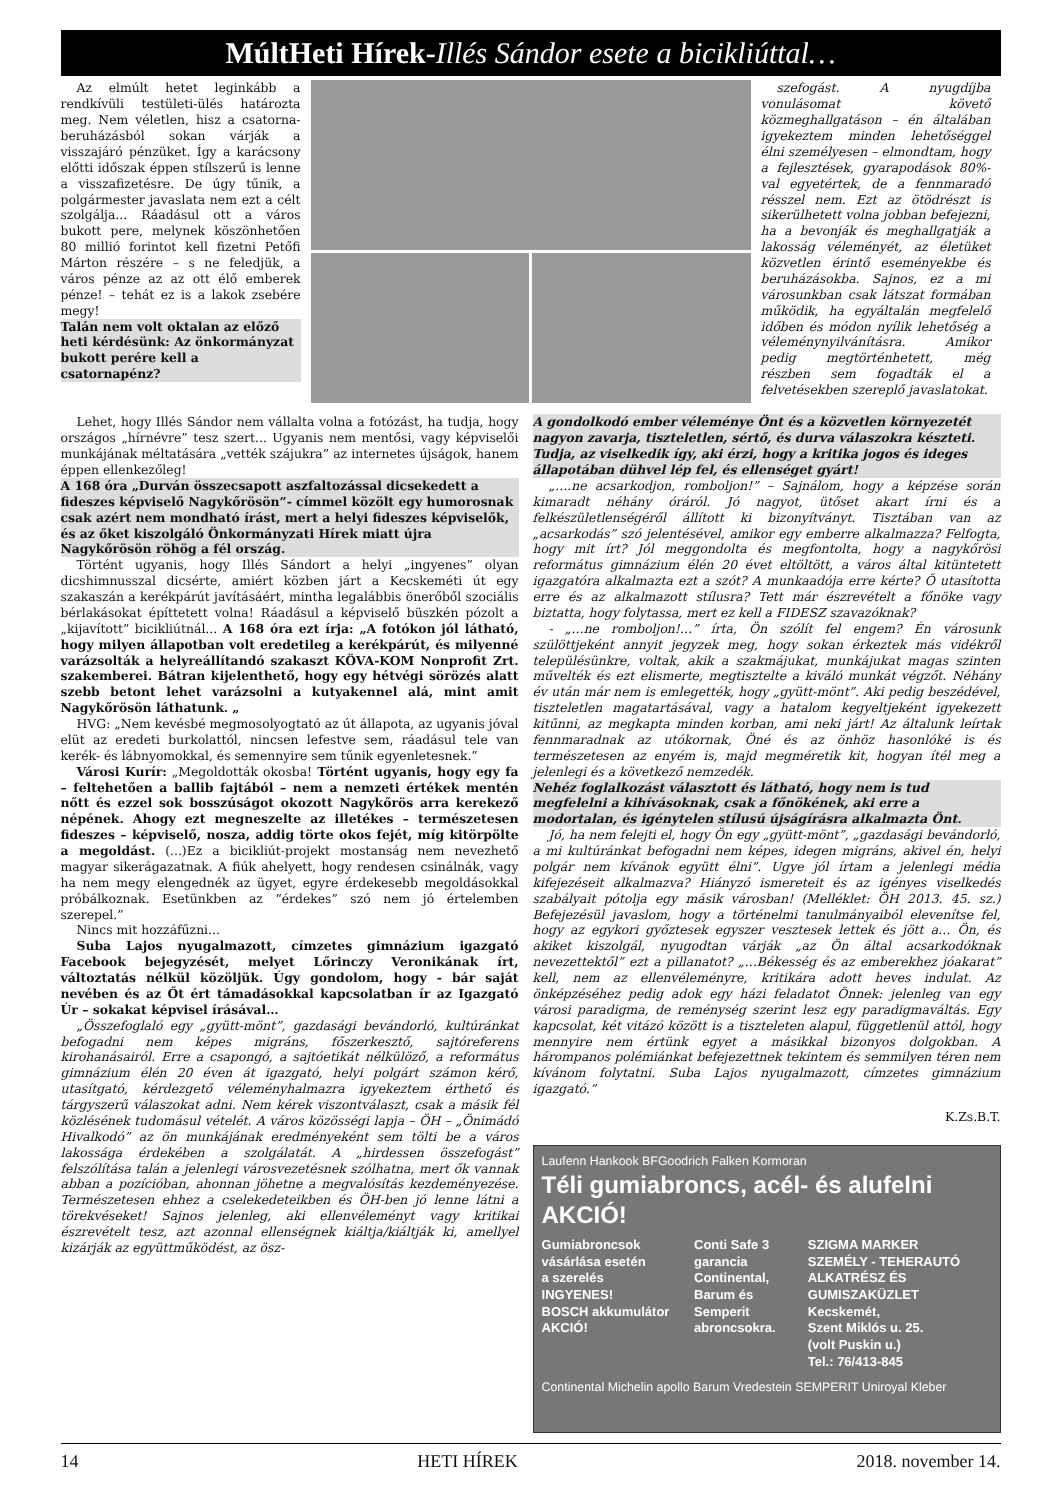MúltHeti Hírek-Illés Sándor esete a bicikliúttal…
Az elmúlt hetet leginkább a rendkívüli testületi-ülés határozta meg. Nem véletlen, hisz a csatorna-beruházásból sokan várják a visszajáró pénzüket. Így a karácsony előtti időszak éppen stílszerű is lenne a visszafizetésre. De úgy tűnik, a polgármester javaslata nem ezt a célt szolgálja... Ráadásul ott a város bukott pere, melynek köszönhetően 80 millió forintot kell fizetni Petőfi Márton részére – s ne feledjük, a város pénze az az ott élő emberek pénze! – tehát ez is a lakok zsebére megy!
Talán nem volt oktalan az előző heti kérdésünk: Az önkormányzat bukott perére kell a csatornapénz?
szefogást. A nyugdíjba vonulásomat követő közmeghallgatáson – én általában igyekeztem minden lehetőséggel élni személyesen – elmondtam, hogy a fejlesztések, gyarapodások 80%-val egyetértek, de a fennmaradó résszel nem. Ezt az ötödrészt is sikerülhetett volna jobban befejezni, ha a bevonják és meghallgatják a lakosság véleményét, az életüket közvetlen érintő eseményekbe és beruházásokba. Sajnos, ez a mi városunkban csak látszat formában működik, ha egyáltalán megfelelő időben és módon nyílik lehetőség a véleménynyilvánításra. Amikor pedig megtörténhetett, még részben sem fogadták el a felvetésekben szereplő javaslatokat.
Lehet, hogy Illés Sándor nem vállalta volna a fotózást, ha tudja, hogy országos „hírnévre” tesz szert... Ugyanis nem mentősi, vagy képviselői munkájának méltatására „vették szájukra” az internetes újságok, hanem éppen ellenkezőleg!
A 168 óra „Durván összecsapott aszfaltozással dicsekedett a fideszes képviselő Nagykőrösön”- címmel közölt egy humorosnak csak azért nem mondható írást, mert a helyi fideszes képviselők, és az őket kiszolgáló Önkormányzati Hírek miatt újra Nagykőrösön röhög a fél ország.
Történt ugyanis, hogy Illés Sándort a helyi „ingyenes” olyan dicshimnusszal dicsérte, amiért közben járt a Kecskeméti út egy szakaszán a kerékpárút javításáért, mintha legalábbis önerőből szociális bérlakásokat építtetett volna! Ráadásul a képviselő büszkén pózolt a „kijavított” bicikliútnál... A 168 óra ezt írja: „A fotókon jól látható, hogy milyen állapotban volt eredetileg a kerékpárút, és milyenné varázsolták a helyreállítandó szakaszt KÖVA-KOM Nonprofit Zrt. szakemberei. Bátran kijelenthető, hogy egy hétvégi sörözés alatt szebb betont lehet varázsolni a kutyakennel alá, mint amit Nagykőrösön láthatunk. „
HVG: „Nem kevésbé megmosolyogtató az út állapota, az ugyanis jóval elüt az eredeti burkolattól, nincsen lefestve sem, ráadásul tele van kerék- és lábnyomokkal, és semennyire sem tűnik egyenletesnek.”
Városi Kurír: „Megoldották okosba! Történt ugyanis, hogy egy fa – feltehetően a ballib fajtából – nem a nemzeti értékek mentén nőtt és ezzel sok bosszúságot okozott Nagykőrös arra kerekező népének. Ahogy ezt megneszelte az illetékes – természetesen fideszes – képviselő, nosza, addig törte okos fejét, míg kitörpölte a megoldást. (...)Ez a bicikliút-projekt mostanság nem nevezhető magyar sikerágazatnak. A fiúk ahelyett, hogy rendesen csinálnák, vagy ha nem megy elengednék az ügyet, egyre érdekesebb megoldásokkal próbálkoznak. Esetünkben az “érdekes” szó nem jó értelemben szerepel.”
Nincs mit hozzáfűzni...
Suba Lajos nyugalmazott, címzetes gimnázium igazgató Facebook bejegyzését, melyet Lőrinczy Veronikának írt, változtatás nélkül közöljük. Úgy gondolom, hogy - bár saját nevében és az Őt ért támadásokkal kapcsolatban ír az Igazgató Úr – sokakat képvisel írásával…
„Összefoglaló egy „gyütt-mönt”, gazdasági bevándorló, kultúránkat befogadni nem képes migráns, főszerkesztő, sajtóreferens kirohanásairól. Erre a csapongó, a sajtóetikát nélkülöző, a református gimnázium élén 20 éven át igazgató, helyi polgárt számon kérő, utasítgató, kérdezgető véleményhalmazra igyekeztem érthető és tárgyszerű válaszokat adni. Nem kérek viszontválaszt, csak a másik fél közlésének tudomásul vételét. A város közösségi lapja – ÖH – „Önimádó Hivalkodó” az ön munkájának eredményeként sem tölti be a város lakossága érdekében a szolgálatát. A „hirdessen összefogást” felszólítása talán a jelenlegi városvezetésnek szólhatna, mert ők vannak abban a pozícióban, ahonnan jöhetne a megvalósítás kezdeményezése. Természetesen ehhez a cselekedeteikben és ÖH-ben jó lenne látni a törekvéseket! Sajnos jelenleg, aki ellenvéleményt vagy kritikai észrevételt tesz, azt azonnal ellenségnek kiáltja/kiáltják ki, amellyel kizárják az együttműködést, az ösz-
A gondolkodó ember véleménye Önt és a közvetlen környezetét nagyon zavarja, tiszteletlen, sértő, és durva válaszokra készteti. Tudja, az viselkedik így, aki érzi, hogy a kritika jogos és ideges állapotában dühvel lép fel, és ellenséget gyárt!
„….ne acsarkodjon, romboljon!” – Sajnálom, hogy a képzése során kimaradt néhány óráról. Jó nagyot, ütőset akart írni és a felkészületlenségéről állított ki bizonyítványt. Tisztában van az „acsarkodás” szó jelentésével, amikor egy emberre alkalmazza? Felfogta, hogy mit írt? Jól meggondolta és megfontolta, hogy a nagykőrösi református gimnázium élén 20 évet eltöltött, a város által kitüntetett igazgatóra alkalmazta ezt a szót? A munkaadója erre kérte? Ő utasította erre és az alkalmazott stílusra? Tett már észrevételt a főnöke vagy biztatta, hogy folytassa, mert ez kell a FIDESZ szavazóknak?
- „…ne romboljon!…” írta, Ön szólít fel engem? Én városunk szülöttjeként annyit jegyzek meg, hogy sokan érkeztek más vidékről településünkre, voltak, akik a szakmájukat, munkájukat magas szinten művelték és ezt elismerte, megtisztelte a kiváló munkát végzőt. Néhány év után már nem is emlegették, hogy „gyütt-mönt”. Aki pedig beszédével, tiszteletlen magatartásával, vagy a hatalom kegyeltjeként igyekezett kitűnni, az megkapta minden korban, ami neki járt! Az általunk leírtak fennmaradnak az utókornak, Öné és az önhöz hasonlóké is és természetesen az enyém is, majd megméretik kit, hogyan ítél meg a jelenlegi és a következő nemzedék.
Nehéz foglalkozást választott és látható, hogy nem is tud megfelelni a kihívásoknak, csak a főnökének, aki erre a modortalan, és igénytelen stílusú újságírásra alkalmazta Önt.
Jó, ha nem felejti el, hogy Ön egy „gyütt-mönt”, „gazdasági bevándorló, a mi kultúránkat befogadni nem képes, idegen migráns, akivel én, helyi polgár nem kívánok együtt élni”. Ugye jól írtam a jelenlegi média kifejezéseit alkalmazva? Hiányzó ismereteit és az igényes viselkedés szabályait pótolja egy másik városban! (Melléklet: ÖH 2013. 45. sz.) Befejezésül javaslom, hogy a történelmi tanulmányaiból elevenítse fel, hogy az egykori győztesek egyszer vesztesek lettek és jött a… Ön, és akiket kiszolgál, nyugodtan várják „az Ön által acsarkodóknak nevezettektől” ezt a pillanatot? „…Békesség és az emberekhez jóakarat” kell, nem az ellenvéleményre, kritikára adott heves indulat. Az önképzéséhez pedig adok egy házi feladatot Önnek: jelenleg van egy városi paradigma, de reménység szerint lesz egy paradigmaváltás. Egy kapcsolat, két vitázó között is a tiszteleten alapul, függetlenül attól, hogy mennyire nem értünk egyet a másikkal bizonyos dolgokban. A hárompanos polémiánkat befejezettnek tekintem és semmilyen téren nem kívánom folytatni. Suba Lajos nyugalmazott, címzetes gimnázium igazgató.”
K.Zs.B.T.
Laufenn Hankook BFGoodrich Falken Kormoran
Téli gumiabroncs, acél- és alufelni AKCIÓ!
Gumiabroncsok
vásárlása esetén
a szerelés
INGYENES!
BOSCH akkumulátor AKCIÓ!
Conti Safe 3 garancia
Continental,
Barum és
Semperit
abroncsokra.
SZIGMA MARKER
SZEMÉLY - TEHERAUTÓ
ALKATRÉSZ ÉS GUMISZAKÜZLET
Kecskemét,
Szent Miklós u. 25.
(volt Puskin u.)
Tel.: 76/413-845
Continental Michelin apollo Barum Vredestein SEMPERIT Uniroyal Kleber
14 HETI HÍREK 2018. november 14.